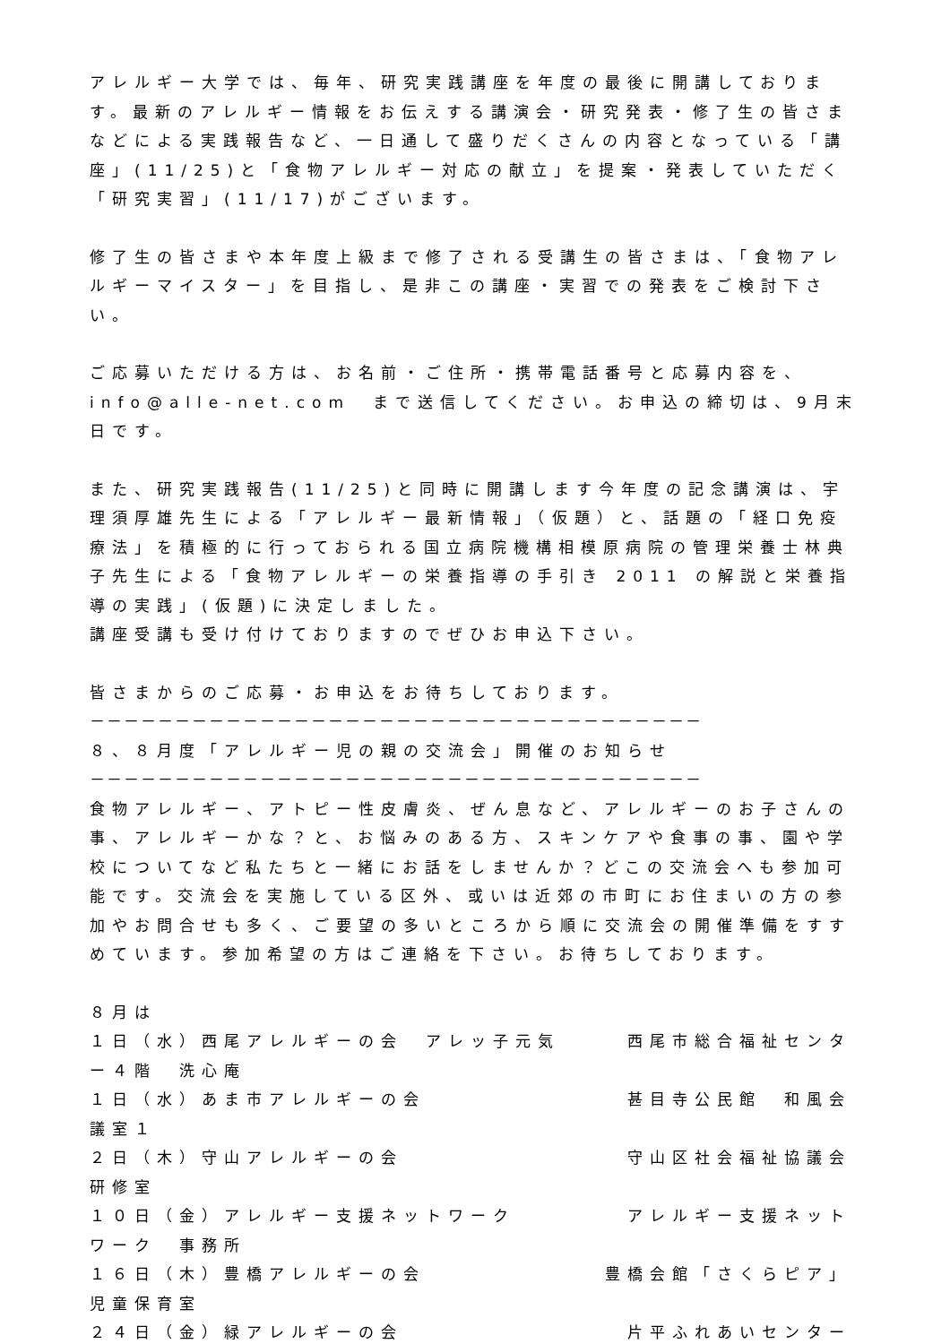アレルギー大学では、毎年、研究実践講座を年度の最後に開講しております。最新のアレルギー情報をお伝えする講演会・研究発表・修了生の皆さまなどによる実践報告など、一日通して盛りだくさんの内容となっている「講座」(11/25)と「食物アレルギー対応の献立」を提案・発表していただく「研究実習」(11/17)がございます。
修了生の皆さまや本年度上級まで修了される受講生の皆さまは、「食物アレルギーマイスター」を目指し、是非この講座・実習での発表をご検討下さい。
ご応募いただける方は、お名前・ご住所・携帯電話番号と応募内容を、info@alle-net.com　まで送信してください。お申込の締切は、9月末日です。
また、研究実践報告(11/25)と同時に開講します今年度の記念講演は、宇理須厚雄先生による「アレルギー最新情報」（仮題）と、話題の「経口免疫療法」を積極的に行っておられる国立病院機構相模原病院の管理栄養士林典子先生による「食物アレルギーの栄養指導の手引き 2011 の解説と栄養指導の実践」(仮題)に決定しました。
講座受講も受け付けておりますのでぜひお申込下さい。
皆さまからのご応募・お申込をお待ちしております。
－－－－－－－－－－－－－－－－－－－－－－－－－－－－－－－－－－－－
８、８月度「アレルギー児の親の交流会」開催のお知らせ
－－－－－－－－－－－－－－－－－－－－－－－－－－－－－－－－－－－－
食物アレルギー、アトピー性皮膚炎、ぜん息など、アレルギーのお子さんの事、アレルギーかな？と、お悩みのある方、スキンケアや食事の事、園や学校についてなど私たちと一緒にお話をしませんか？どこの交流会へも参加可能です。交流会を実施している区外、或いは近郊の市町にお住まいの方の参加やお問合せも多く、ご要望の多いところから順に交流会の開催準備をすすめています。参加希望の方はご連絡を下さい。お待ちしております。
８月は
１日（水）西尾アレルギーの会　アレッ子元気　　　西尾市総合福祉センター４階　洗心庵
１日（水）あま市アレルギーの会　　　　　　　　　甚目寺公民館　和風会議室１
２日（木）守山アレルギーの会　　　　　　　　　　守山区社会福祉協議会研修室
１０日（金）アレルギー支援ネットワーク　　　　　アレルギー支援ネットワーク　事務所
１６日（木）豊橋アレルギーの会　　　　　　　　豊橋会館「さくらピア」児童保育室
２４日（金）緑アレルギーの会　　　　　　　　　　片平ふれあいセンター